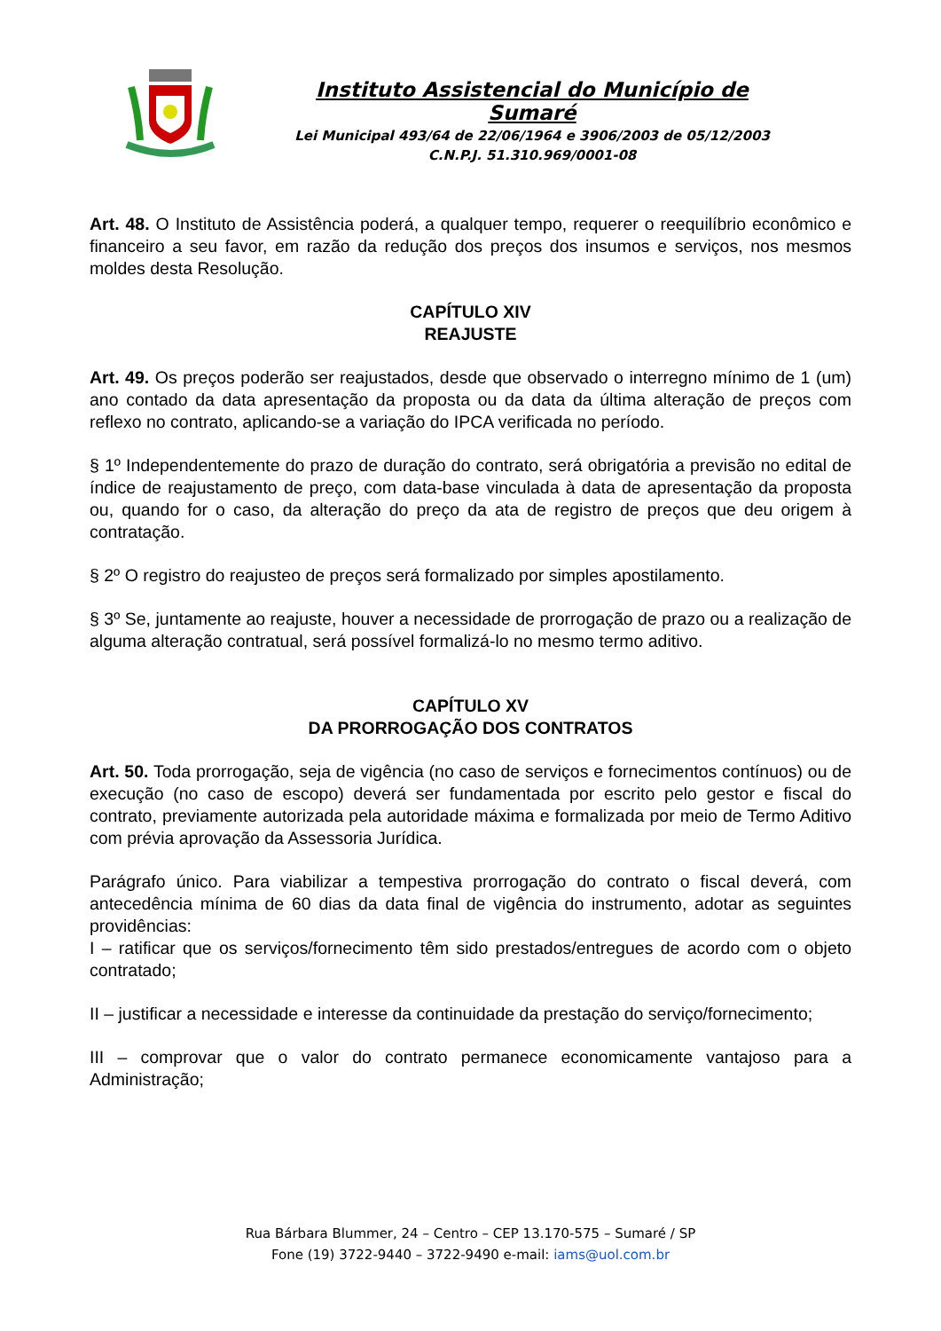Instituto Assistencial do Município de Sumaré
Lei Municipal 493/64 de 22/06/1964 e 3906/2003 de 05/12/2003
C.N.P.J. 51.310.969/0001-08
Art. 48. O Instituto de Assistência poderá, a qualquer tempo, requerer o reequilíbrio econômico e financeiro a seu favor, em razão da redução dos preços dos insumos e serviços, nos mesmos moldes desta Resolução.
CAPÍTULO XIV
REAJUSTE
Art. 49. Os preços poderão ser reajustados, desde que observado o interregno mínimo de 1 (um) ano contado da data apresentação da proposta ou da data da última alteração de preços com reflexo no contrato, aplicando-se a variação do IPCA verificada no período.
§ 1º Independentemente do prazo de duração do contrato, será obrigatória a previsão no edital de índice de reajustamento de preço, com data-base vinculada à data de apresentação da proposta ou, quando for o caso, da alteração do preço da ata de registro de preços que deu origem à contratação.
§ 2º O registro do reajusteo de preços será formalizado por simples apostilamento.
§ 3º Se, juntamente ao reajuste, houver a necessidade de prorrogação de prazo ou a realização de alguma alteração contratual, será possível formalizá-lo no mesmo termo aditivo.
CAPÍTULO XV
DA PRORROGAÇÃO DOS CONTRATOS
Art. 50. Toda prorrogação, seja de vigência (no caso de serviços e fornecimentos contínuos) ou de execução (no caso de escopo) deverá ser fundamentada por escrito pelo gestor e fiscal do contrato, previamente autorizada pela autoridade máxima e formalizada por meio de Termo Aditivo com prévia aprovação da Assessoria Jurídica.
Parágrafo único. Para viabilizar a tempestiva prorrogação do contrato o fiscal deverá, com antecedência mínima de 60 dias da data final de vigência do instrumento, adotar as seguintes providências:
I – ratificar que os serviços/fornecimento têm sido prestados/entregues de acordo com o objeto contratado;
II – justificar a necessidade e interesse da continuidade da prestação do serviço/fornecimento;
III – comprovar que o valor do contrato permanece economicamente vantajoso para a Administração;
Rua Bárbara Blummer, 24 – Centro – CEP 13.170-575 – Sumaré / SP
Fone (19) 3722-9440 – 3722-9490 e-mail: iams@uol.com.br